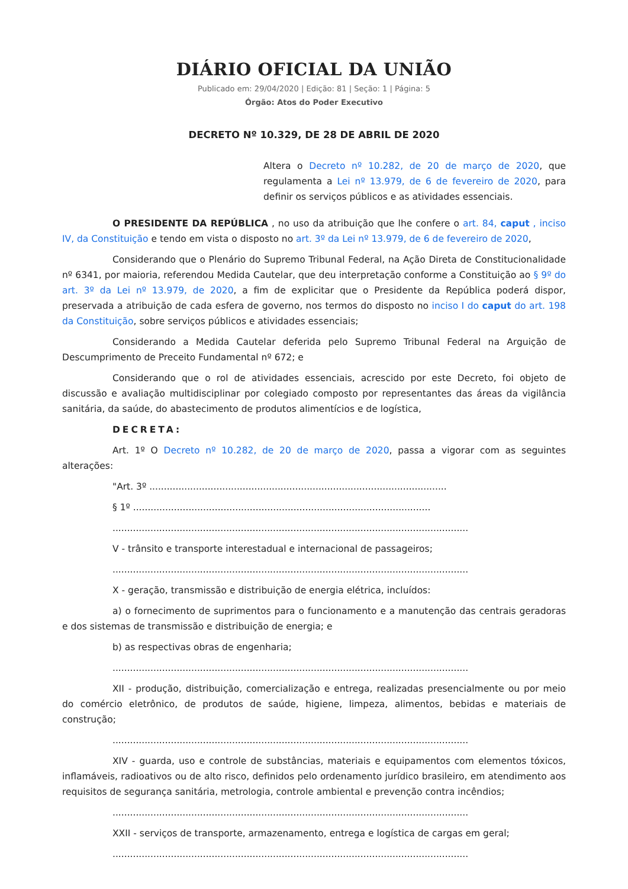DIÁRIO OFICIAL DA UNIÃO
Publicado em: 29/04/2020 | Edição: 81 | Seção: 1 | Página: 5
Órgão: Atos do Poder Executivo
DECRETO Nº 10.329, DE 28 DE ABRIL DE 2020
Altera o Decreto nº 10.282, de 20 de março de 2020, que regulamenta a Lei nº 13.979, de 6 de fevereiro de 2020, para definir os serviços públicos e as atividades essenciais.
O PRESIDENTE DA REPÚBLICA , no uso da atribuição que lhe confere o art. 84, caput , inciso IV, da Constituição e tendo em vista o disposto no art. 3º da Lei nº 13.979, de 6 de fevereiro de 2020,
Considerando que o Plenário do Supremo Tribunal Federal, na Ação Direta de Constitucionalidade nº 6341, por maioria, referendou Medida Cautelar, que deu interpretação conforme a Constituição ao § 9º do art. 3º da Lei nº 13.979, de 2020, a fim de explicitar que o Presidente da República poderá dispor, preservada a atribuição de cada esfera de governo, nos termos do disposto no inciso I do caput do art. 198 da Constituição, sobre serviços públicos e atividades essenciais;
Considerando a Medida Cautelar deferida pelo Supremo Tribunal Federal na Arguição de Descumprimento de Preceito Fundamental nº 672; e
Considerando que o rol de atividades essenciais, acrescido por este Decreto, foi objeto de discussão e avaliação multidisciplinar por colegiado composto por representantes das áreas da vigilância sanitária, da saúde, do abastecimento de produtos alimentícios e de logística,
DECRETA:
Art. 1º O Decreto nº 10.282, de 20 de março de 2020, passa a vigorar com as seguintes alterações:
"Art. 3º ......................................................................................................
§ 1º ......................................................................................................
..........................................................................................................................
V - trânsito e transporte interestadual e internacional de passageiros;
..........................................................................................................................
X - geração, transmissão e distribuição de energia elétrica, incluídos:
a) o fornecimento de suprimentos para o funcionamento e a manutenção das centrais geradoras e dos sistemas de transmissão e distribuição de energia; e
b) as respectivas obras de engenharia;
..........................................................................................................................
XII - produção, distribuição, comercialização e entrega, realizadas presencialmente ou por meio do comércio eletrônico, de produtos de saúde, higiene, limpeza, alimentos, bebidas e materiais de construção;
..........................................................................................................................
XIV - guarda, uso e controle de substâncias, materiais e equipamentos com elementos tóxicos, inflamáveis, radioativos ou de alto risco, definidos pelo ordenamento jurídico brasileiro, em atendimento aos requisitos de segurança sanitária, metrologia, controle ambiental e prevenção contra incêndios;
..........................................................................................................................
XXII - serviços de transporte, armazenamento, entrega e logística de cargas em geral;
..........................................................................................................................